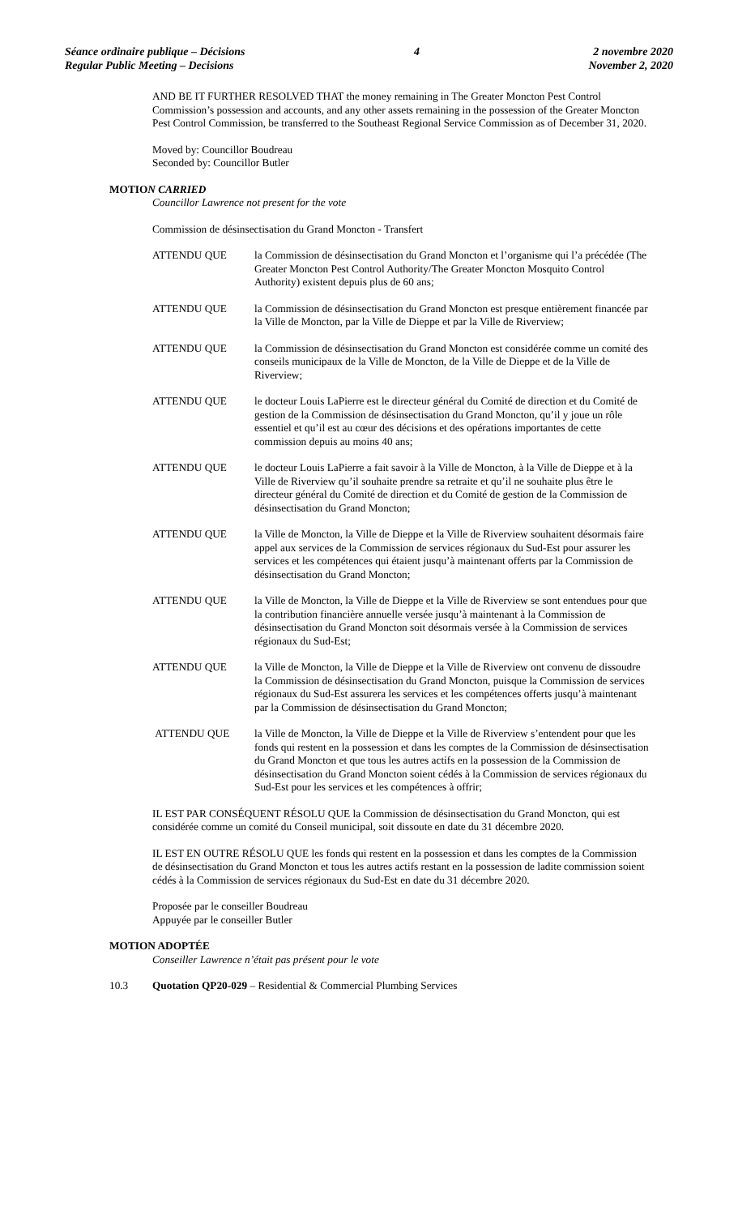Séance ordinaire publique – Décisions
Regular Public Meeting – Decisions
4 2 novembre 2020
November 2, 2020
AND BE IT FURTHER RESOLVED THAT the money remaining in The Greater Moncton Pest Control Commission’s possession and accounts, and any other assets remaining in the possession of the Greater Moncton Pest Control Commission, be transferred to the Southeast Regional Service Commission as of December 31, 2020.
Moved by: Councillor Boudreau
Seconded by: Councillor Butler
MOTION CARRIED
Councillor Lawrence not present for the vote
Commission de désinsectisation du Grand Moncton - Transfert
ATTENDU QUE la Commission de désinsectisation du Grand Moncton et l’organisme qui l’a précédée (The Greater Moncton Pest Control Authority/The Greater Moncton Mosquito Control Authority) existent depuis plus de 60 ans;
ATTENDU QUE la Commission de désinsectisation du Grand Moncton est presque entièrement financée par la Ville de Moncton, par la Ville de Dieppe et par la Ville de Riverview;
ATTENDU QUE la Commission de désinsectisation du Grand Moncton est considérée comme un comité des conseils municipaux de la Ville de Moncton, de la Ville de Dieppe et de la Ville de Riverview;
ATTENDU QUE le docteur Louis LaPierre est le directeur général du Comité de direction et du Comité de gestion de la Commission de désinsectisation du Grand Moncton, qu’il y joue un rôle essentiel et qu’il est au cœur des décisions et des opérations importantes de cette commission depuis au moins 40 ans;
ATTENDU QUE le docteur Louis LaPierre a fait savoir à la Ville de Moncton, à la Ville de Dieppe et à la Ville de Riverview qu’il souhaite prendre sa retraite et qu’il ne souhaite plus être le directeur général du Comité de direction et du Comité de gestion de la Commission de désinsectisation du Grand Moncton;
ATTENDU QUE la Ville de Moncton, la Ville de Dieppe et la Ville de Riverview souhaitent désormais faire appel aux services de la Commission de services régionaux du Sud-Est pour assurer les services et les compétences qui étaient jusqu’à maintenant offerts par la Commission de désinsectisation du Grand Moncton;
ATTENDU QUE la Ville de Moncton, la Ville de Dieppe et la Ville de Riverview se sont entendues pour que la contribution financière annuelle versée jusqu’à maintenant à la Commission de désinsectisation du Grand Moncton soit désormais versée à la Commission de services régionaux du Sud-Est;
ATTENDU QUE la Ville de Moncton, la Ville de Dieppe et la Ville de Riverview ont convenu de dissoudre la Commission de désinsectisation du Grand Moncton, puisque la Commission de services régionaux du Sud-Est assurera les services et les compétences offerts jusqu’à maintenant par la Commission de désinsectisation du Grand Moncton;
ATTENDU QUE la Ville de Moncton, la Ville de Dieppe et la Ville de Riverview s’entendent pour que les fonds qui restent en la possession et dans les comptes de la Commission de désinsectisation du Grand Moncton et que tous les autres actifs en la possession de la Commission de désinsectisation du Grand Moncton soient cédés à la Commission de services régionaux du Sud-Est pour les services et les compétences à offrir;
IL EST PAR CONSÉQUENT RÉSOLU QUE la Commission de désinsectisation du Grand Moncton, qui est considérée comme un comité du Conseil municipal, soit dissoute en date du 31 décembre 2020.
IL EST EN OUTRE RÉSOLU QUE les fonds qui restent en la possession et dans les comptes de la Commission de désinsectisation du Grand Moncton et tous les autres actifs restant en la possession de ladite commission soient cédés à la Commission de services régionaux du Sud-Est en date du 31 décembre 2020.
Proposée par le conseiller Boudreau
Appuyée par le conseiller Butler
MOTION ADOPTÉE
Conseiller Lawrence n’était pas présent pour le vote
10.3 Quotation QP20-029 – Residential & Commercial Plumbing Services